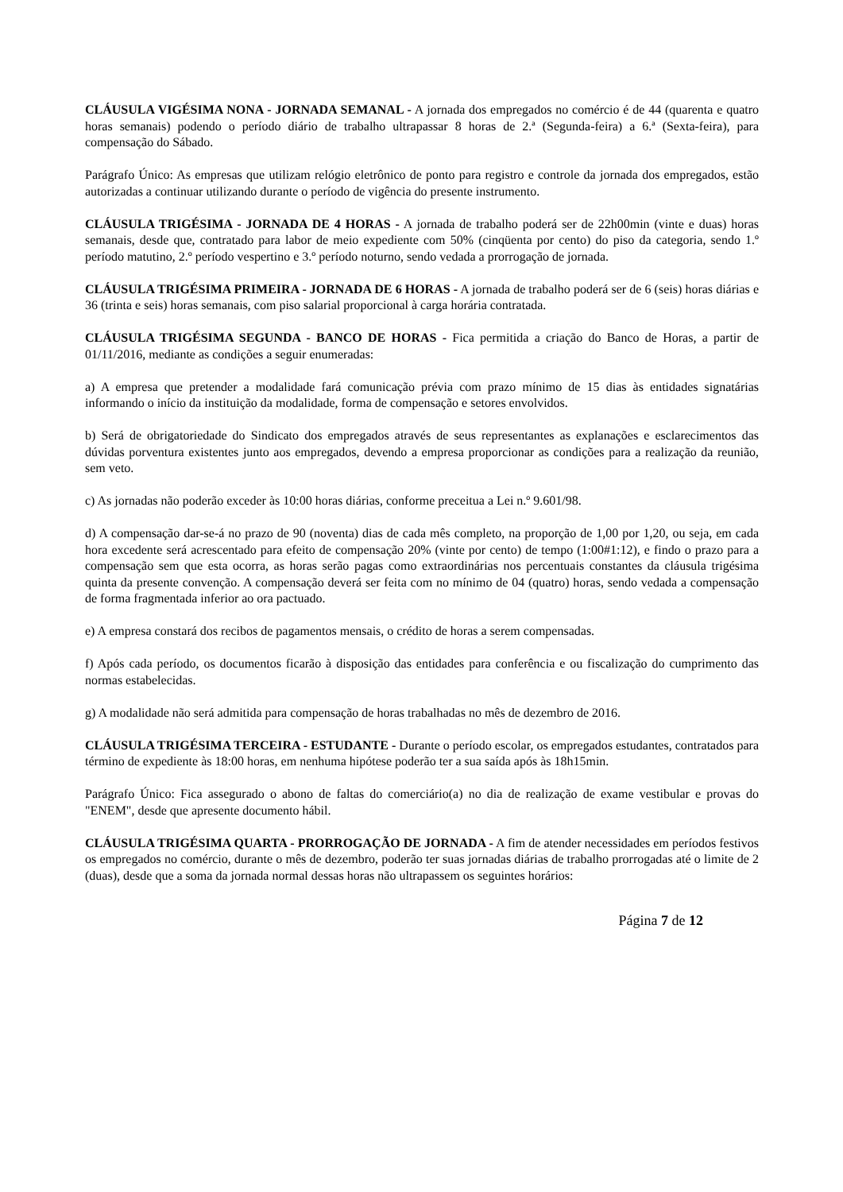CLÁUSULA VIGÉSIMA NONA - JORNADA SEMANAL - A jornada dos empregados no comércio é de 44 (quarenta e quatro horas semanais) podendo o período diário de trabalho ultrapassar 8 horas de 2.ª (Segunda-feira) a 6.ª (Sexta-feira), para compensação do Sábado.
Parágrafo Único: As empresas que utilizam relógio eletrônico de ponto para registro e controle da jornada dos empregados, estão autorizadas a continuar utilizando durante o período de vigência do presente instrumento.
CLÁUSULA TRIGÉSIMA - JORNADA DE 4 HORAS - A jornada de trabalho poderá ser de 22h00min (vinte e duas) horas semanais, desde que, contratado para labor de meio expediente com 50% (cinqüenta por cento) do piso da categoria, sendo 1.º período matutino, 2.º período vespertino e 3.º período noturno, sendo vedada a prorrogação de jornada.
CLÁUSULA TRIGÉSIMA PRIMEIRA - JORNADA DE 6 HORAS - A jornada de trabalho poderá ser de 6 (seis) horas diárias e 36 (trinta e seis) horas semanais, com piso salarial proporcional à carga horária contratada.
CLÁUSULA TRIGÉSIMA SEGUNDA - BANCO DE HORAS - Fica permitida a criação do Banco de Horas, a partir de 01/11/2016, mediante as condições a seguir enumeradas:
a) A empresa que pretender a modalidade fará comunicação prévia com prazo mínimo de 15 dias às entidades signatárias informando o início da instituição da modalidade, forma de compensação e setores envolvidos.
b) Será de obrigatoriedade do Sindicato dos empregados através de seus representantes as explanações e esclarecimentos das dúvidas porventura existentes junto aos empregados, devendo a empresa proporcionar as condições para a realização da reunião, sem veto.
c) As jornadas não poderão exceder às 10:00 horas diárias, conforme preceitua a Lei n.º 9.601/98.
d) A compensação dar-se-á no prazo de 90 (noventa) dias de cada mês completo, na proporção de 1,00 por 1,20, ou seja, em cada hora excedente será acrescentado para efeito de compensação 20% (vinte por cento) de tempo (1:00#1:12), e findo o prazo para a compensação sem que esta ocorra, as horas serão pagas como extraordinárias nos percentuais constantes da cláusula trigésima quinta da presente convenção. A compensação deverá ser feita com no mínimo de 04 (quatro) horas, sendo vedada a compensação de forma fragmentada inferior ao ora pactuado.
e) A empresa constará dos recibos de pagamentos mensais, o crédito de horas a serem compensadas.
f) Após cada período, os documentos ficarão à disposição das entidades para conferência e ou fiscalização do cumprimento das normas estabelecidas.
g) A modalidade não será admitida para compensação de horas trabalhadas no mês de dezembro de 2016.
CLÁUSULA TRIGÉSIMA TERCEIRA - ESTUDANTE - Durante o período escolar, os empregados estudantes, contratados para término de expediente às 18:00 horas, em nenhuma hipótese poderão ter a sua saída após às 18h15min.
Parágrafo Único: Fica assegurado o abono de faltas do comerciário(a) no dia de realização de exame vestibular e provas do "ENEM", desde que apresente documento hábil.
CLÁUSULA TRIGÉSIMA QUARTA - PRORROGAÇÃO DE JORNADA - A fim de atender necessidades em períodos festivos os empregados no comércio, durante o mês de dezembro, poderão ter suas jornadas diárias de trabalho prorrogadas até o limite de 2 (duas), desde que a soma da jornada normal dessas horas não ultrapassem os seguintes horários:
Página 7 de 12